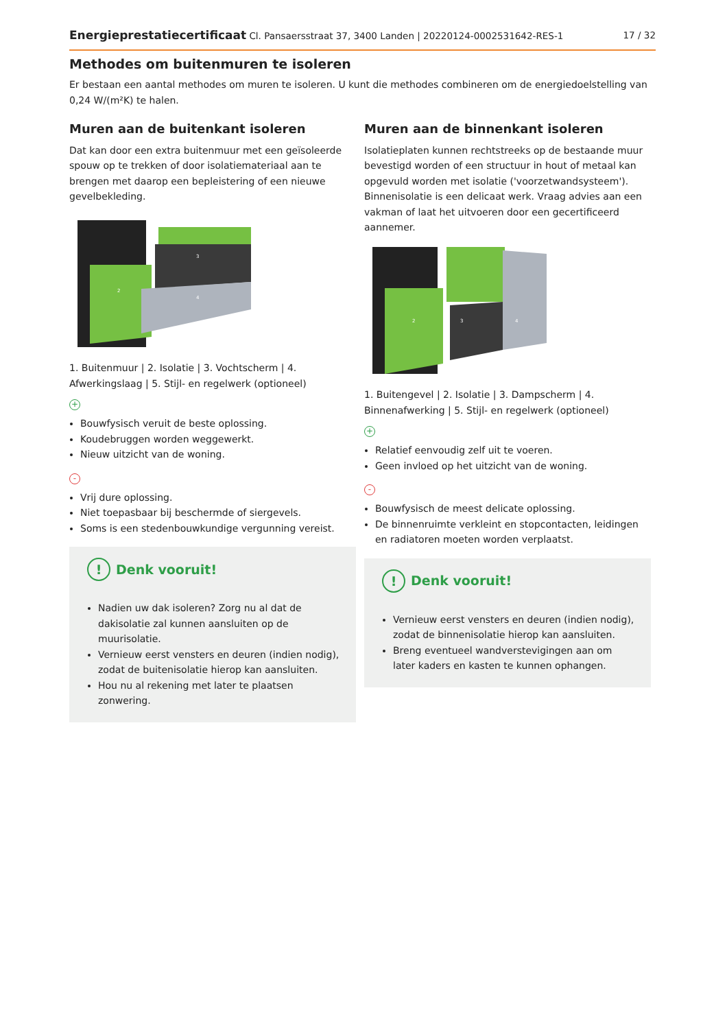Energieprestatiecertificaat Cl. Pansaersstraat 37, 3400 Landen | 20220124-0002531642-RES-1 17 / 32
Methodes om buitenmuren te isoleren
Er bestaan een aantal methodes om muren te isoleren. U kunt die methodes combineren om de energiedoelstelling van 0,24 W/(m²K) te halen.
Muren aan de buitenkant isoleren
Dat kan door een extra buitenmuur met een geïsoleerde spouw op te trekken of door isolatiemateriaal aan te brengen met daarop een bepleistering of een nieuwe gevelbekleding.
2
3
4
1. Buitenmuur | 2. Isolatie | 3. Vochtscherm | 4. Afwerkingslaag | 5. Stijl- en regelwerk (optioneel)
+
Bouwfysisch veruit de beste oplossing.
Koudebruggen worden weggewerkt.
Nieuw uitzicht van de woning.
-
Vrij dure oplossing.
Niet toepasbaar bij beschermde of siergevels.
Soms is een stedenbouwkundige vergunning vereist.
! Denk vooruit!
Nadien uw dak isoleren? Zorg nu al dat de dakisolatie zal kunnen aansluiten op de muurisolatie.
Vernieuw eerst vensters en deuren (indien nodig), zodat de buitenisolatie hierop kan aansluiten.
Hou nu al rekening met later te plaatsen zonwering.
Muren aan de binnenkant isoleren
Isolatieplaten kunnen rechtstreeks op de bestaande muur bevestigd worden of een structuur in hout of metaal kan opgevuld worden met isolatie ('voorzetwandsysteem'). Binnenisolatie is een delicaat werk. Vraag advies aan een vakman of laat het uitvoeren door een gecertificeerd aannemer.
2
3
4
1. Buitengevel | 2. Isolatie | 3. Dampscherm | 4. Binnenafwerking | 5. Stijl- en regelwerk (optioneel)
+
Relatief eenvoudig zelf uit te voeren.
Geen invloed op het uitzicht van de woning.
-
Bouwfysisch de meest delicate oplossing.
De binnenruimte verkleint en stopcontacten, leidingen en radiatoren moeten worden verplaatst.
! Denk vooruit!
Vernieuw eerst vensters en deuren (indien nodig), zodat de binnenisolatie hierop kan aansluiten.
Breng eventueel wandverstevigingen aan om later kaders en kasten te kunnen ophangen.